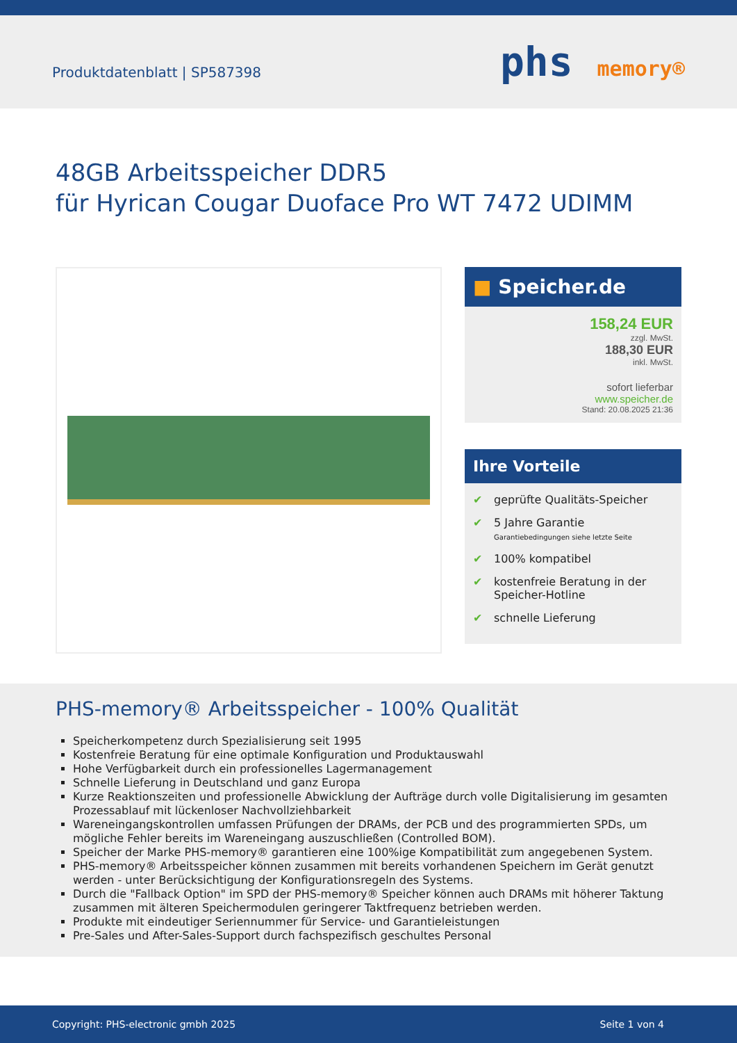Produktdatenblatt | SP587398
phs memory®
48GB Arbeitsspeicher DDR5
für Hyrican Cougar Duoface Pro WT 7472 UDIMM
■ Speicher.de
158,24 EUR
zzgl. MwSt.
188,30 EUR
inkl. MwSt.
sofort lieferbar
www.speicher.de
Stand: 20.08.2025 21:36
Ihre Vorteile
✔ geprüfte Qualitäts-Speicher
✔ 5 Jahre Garantie
Garantiebedingungen siehe letzte Seite
✔ 100% kompatibel
✔ kostenfreie Beratung in der Speicher-Hotline
✔ schnelle Lieferung
PHS-memory® Arbeitsspeicher - 100% Qualität
Speicherkompetenz durch Spezialisierung seit 1995
Kostenfreie Beratung für eine optimale Konfiguration und Produktauswahl
Hohe Verfügbarkeit durch ein professionelles Lagermanagement
Schnelle Lieferung in Deutschland und ganz Europa
Kurze Reaktionszeiten und professionelle Abwicklung der Aufträge durch volle Digitalisierung im gesamten Prozessablauf mit lückenloser Nachvollziehbarkeit
Wareneingangskontrollen umfassen Prüfungen der DRAMs, der PCB und des programmierten SPDs, um mögliche Fehler bereits im Wareneingang auszuschließen (Controlled BOM).
Speicher der Marke PHS-memory® garantieren eine 100%ige Kompatibilität zum angegebenen System.
PHS-memory® Arbeitsspeicher können zusammen mit bereits vorhandenen Speichern im Gerät genutzt werden - unter Berücksichtigung der Konfigurationsregeln des Systems.
Durch die "Fallback Option" im SPD der PHS-memory® Speicher können auch DRAMs mit höherer Taktung zusammen mit älteren Speichermodulen geringerer Taktfrequenz betrieben werden.
Produkte mit eindeutiger Seriennummer für Service- und Garantieleistungen
Pre-Sales und After-Sales-Support durch fachspezifisch geschultes Personal
Copyright: PHS-electronic gmbh 2025 Seite 1 von 4